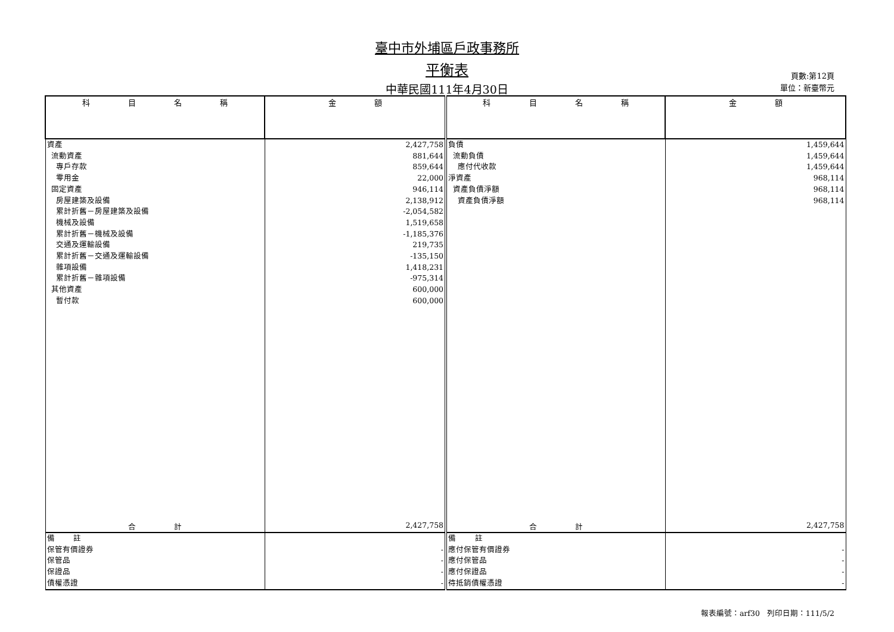臺中市外埔區戶政事務所
平衡表
中華民國111年4月30日
頁數:第12頁
單位：新臺幣元
| 科 目 名 稱 | 金 額 | 科 目 名 稱 | 金 額 |
| --- | --- | --- | --- |
| 資產 流動資產 專戶存款 零用金 固定資產 房屋建築及設備 累計折舊－房屋建築及設備 機械及設備 累計折舊－機械及設備 交通及運輸設備 累計折舊－交通及運輸設備 雜項設備 累計折舊－雜項設備 其他資產 暫付款 | 2,427,758 881,644 859,644 22,000 946,114 2,138,912 -2,054,582 1,519,658 -1,185,376 219,735 -135,150 1,418,231 -975,314 600,000 600,000 | 負債 流動負債 應付代收款 淨資產 資產負債淨額 資產負債淨額 | 1,459,644 1,459,644 1,459,644 968,114 968,114 968,114 |
| 合 計 | 2,427,758 | 合 計 | 2,427,758 |
| 備 註 保管有價證券 保管品 保證品 債權憑證 | - - - - | 備 註 應付保管有價證券 應付保管品 應付保證品 待抵銷債權憑證 | - - - - |
報表編號：arf30 列印日期：111/5/2